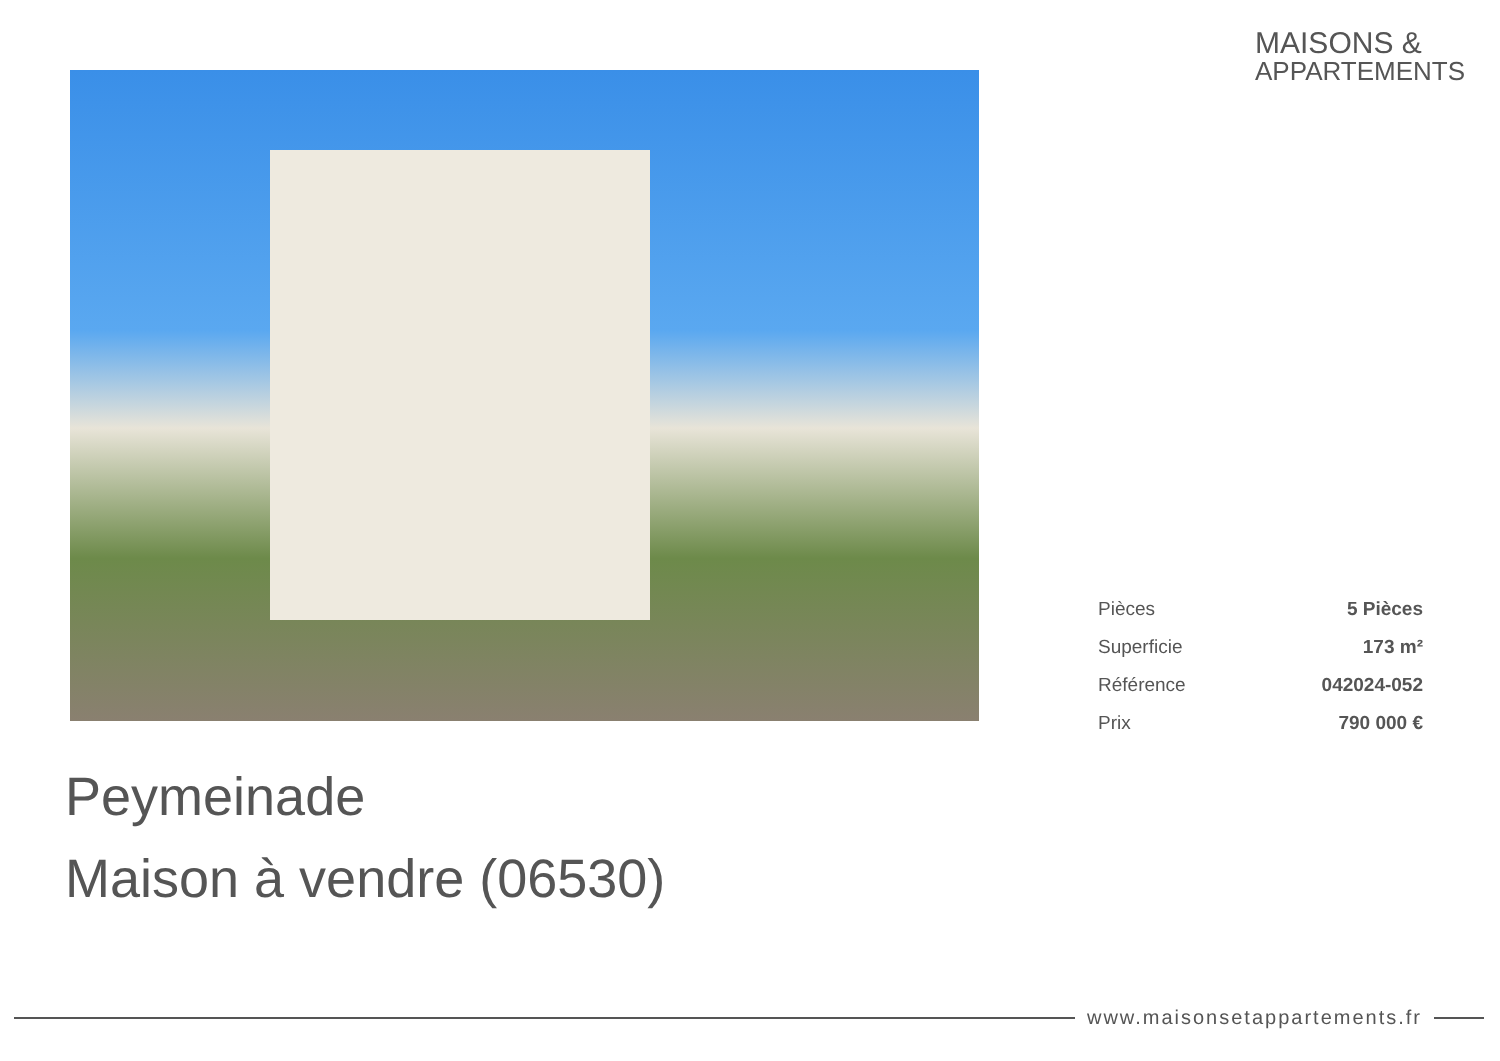MAISONS &
APPARTEMENTS
| Pièces | 5 Pièces |
| Superficie | 173 m² |
| Référence | 042024-052 |
| Prix | 790 000 € |
Peymeinade
Maison à vendre (06530)
www.maisonsetappartements.fr